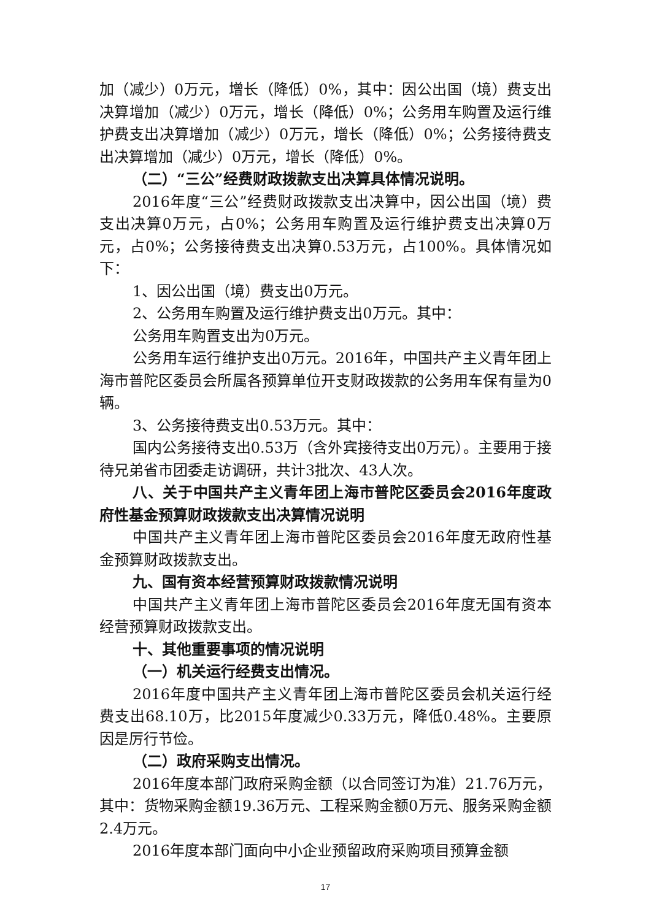加（减少）0万元，增长（降低）0%，其中：因公出国（境）费支出决算增加（减少）0万元，增长（降低）0%；公务用车购置及运行维护费支出决算增加（减少）0万元，增长（降低）0%；公务接待费支出决算增加（减少）0万元，增长（降低）0%。
（二）“三公”经费财政拨款支出决算具体情况说明。
2016年度“三公”经费财政拨款支出决算中，因公出国（境）费支出决算0万元，占0%；公务用车购置及运行维护费支出决算0万元，占0%；公务接待费支出决算0.53万元，占100%。具体情况如下：
1、因公出国（境）费支出0万元。
2、公务用车购置及运行维护费支出0万元。其中：
公务用车购置支出为0万元。
公务用车运行维护支出0万元。2016年，中国共产主义青年团上海市普陀区委员会所属各预算单位开支财政拨款的公务用车保有量为0辆。
3、公务接待费支出0.53万元。其中：
国内公务接待支出0.53万（含外宾接待支出0万元）。主要用于接待兄弟省市团委走访调研，共计3批次、43人次。
八、关于中国共产主义青年团上海市普陀区委员会2016年度政府性基金预算财政拨款支出决算情况说明
中国共产主义青年团上海市普陀区委员会2016年度无政府性基金预算财政拨款支出。
九、国有资本经营预算财政拨款情况说明
中国共产主义青年团上海市普陀区委员会2016年度无国有资本经营预算财政拨款支出。
十、其他重要事项的情况说明
（一）机关运行经费支出情况。
2016年度中国共产主义青年团上海市普陀区委员会机关运行经费支出68.10万，比2015年度减少0.33万元，降低0.48%。主要原因是厉行节俭。
（二）政府采购支出情况。
2016年度本部门政府采购金额（以合同签订为准）21.76万元，其中：货物采购金额19.36万元、工程采购金额0万元、服务采购金额2.4万元。
2016年度本部门面向中小企业预留政府采购项目预算金额
17